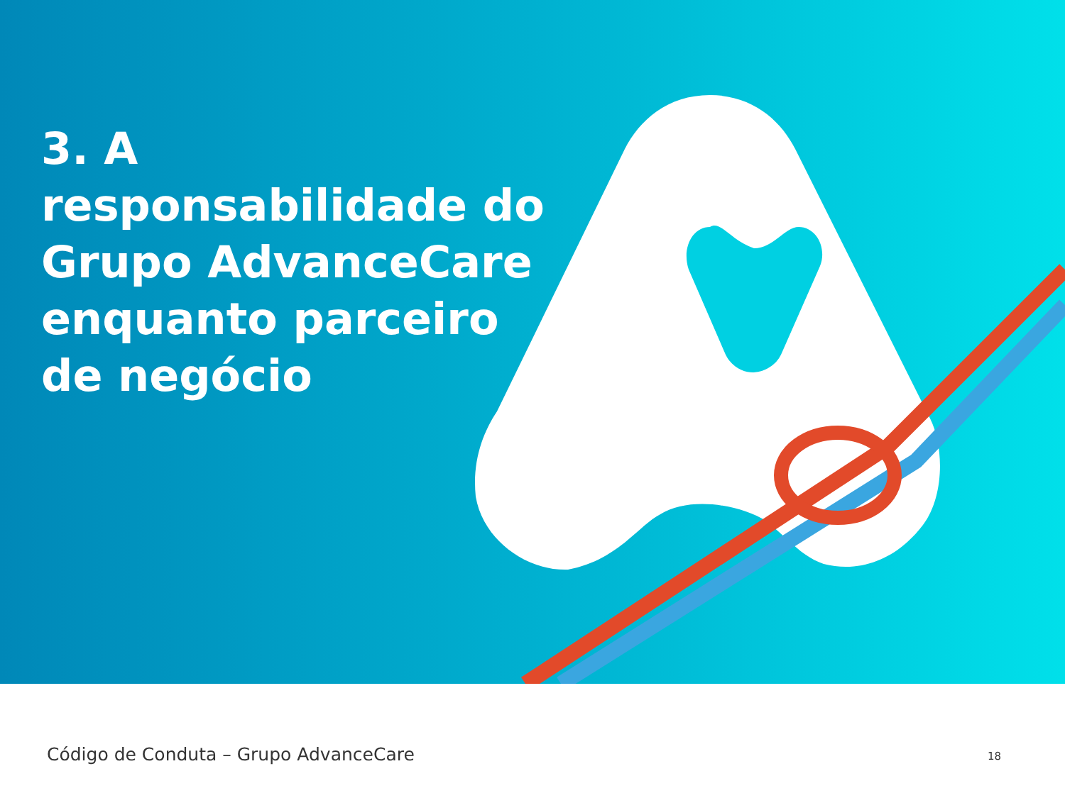3. A responsabilidade do Grupo AdvanceCare enquanto parceiro de negócio
Código de Conduta – Grupo AdvanceCare 18